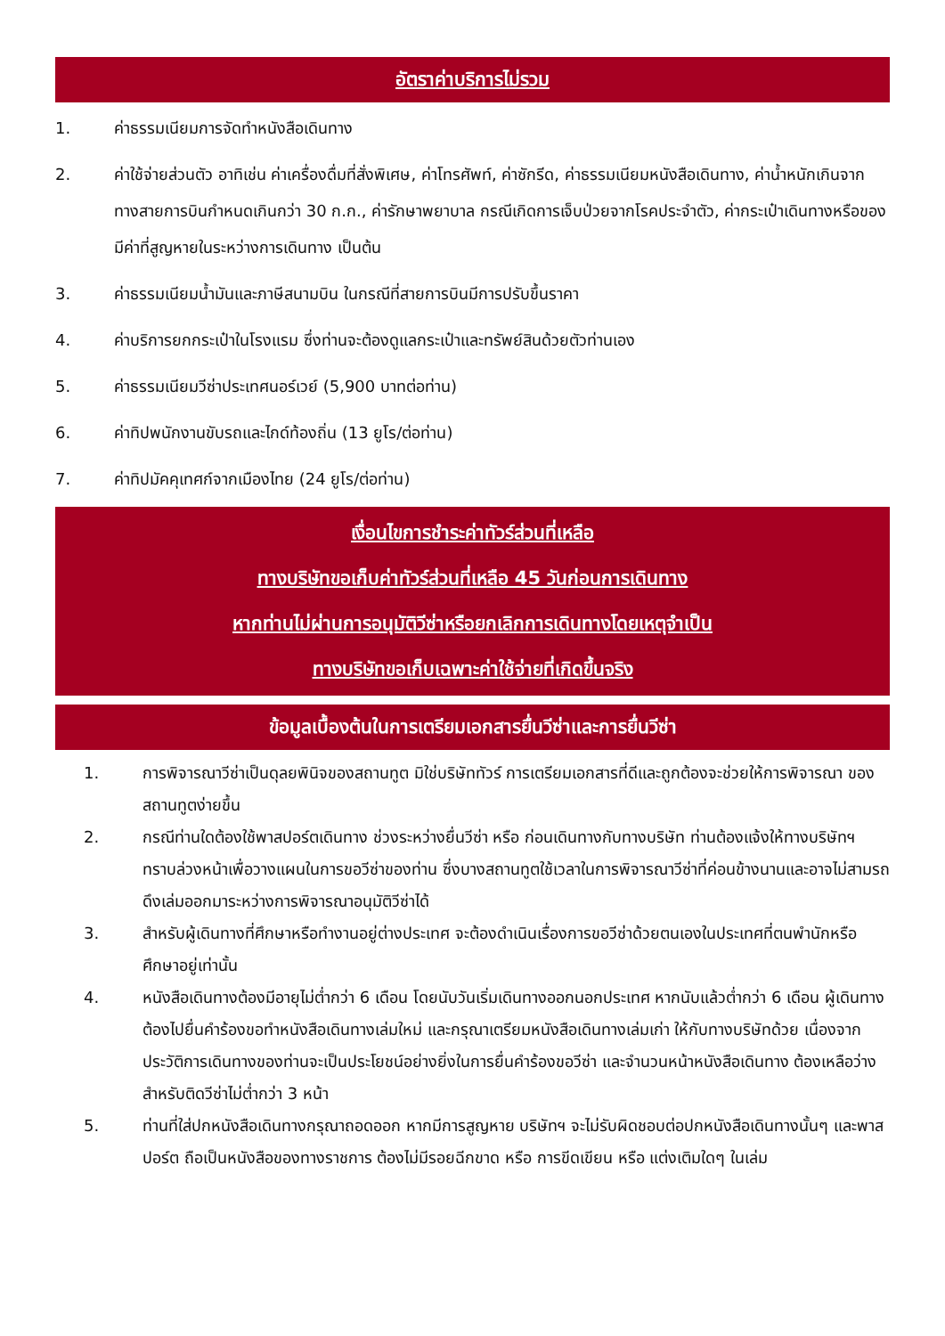อัตราค่าบริการไม่รวม
1. ค่าธรรมเนียมการจัดทำหนังสือเดินทาง
2. ค่าใช้จ่ายส่วนตัว อาทิเช่น ค่าเครื่องดื่มที่สั่งพิเศษ, ค่าโทรศัพท์, ค่าซักรีด, ค่าธรรมเนียมหนังสือเดินทาง, ค่าน้ำหนักเกินจากทางสายการบินกำหนดเกินกว่า 30 ก.ก., ค่ารักษาพยาบาล กรณีเกิดการเจ็บป่วยจากโรคประจำตัว, ค่ากระเป๋าเดินทางหรือของมีค่าที่สูญหายในระหว่างการเดินทาง เป็นต้น
3. ค่าธรรมเนียมน้ำมันและภาษีสนามบิน ในกรณีที่สายการบินมีการปรับขึ้นราคา
4. ค่าบริการยกกระเป๋าในโรงแรม ซึ่งท่านจะต้องดูแลกระเป๋าและทรัพย์สินด้วยตัวท่านเอง
5. ค่าธรรมเนียมวีซ่าประเทศนอร์เวย์ (5,900 บาทต่อท่าน)
6. ค่าทิปพนักงานขับรถและไกด์ท้องถิ่น (13 ยูโร/ต่อท่าน)
7. ค่าทิปมัคคุเทศก์จากเมืองไทย (24 ยูโร/ต่อท่าน)
เงื่อนไขการชำระค่าทัวร์ส่วนที่เหลือ
ทางบริษัทขอเก็บค่าทัวร์ส่วนที่เหลือ 45 วันก่อนการเดินทาง
หากท่านไม่ผ่านการอนุมัติวีซ่าหรือยกเลิกการเดินทางโดยเหตุจำเป็น
ทางบริษัทขอเก็บเฉพาะค่าใช้จ่ายที่เกิดขึ้นจริง
ข้อมูลเบื้องต้นในการเตรียมเอกสารยื่นวีซ่าและการยื่นวีซ่า
1. การพิจารณาวีซ่าเป็นดุลยพินิจของสถานทูต มิใช่บริษัททัวร์ การเตรียมเอกสารที่ดีและถูกต้องจะช่วยให้การพิจารณา ของสถานทูตง่ายขึ้น
2. กรณีท่านใดต้องใช้พาสปอร์ตเดินทาง ช่วงระหว่างยื่นวีซ่า หรือ ก่อนเดินทางกับทางบริษัท ท่านต้องแจ้งให้ทางบริษัทฯ ทราบล่วงหน้าเพื่อวางแผนในการขอวีซ่าของท่าน ซึ่งบางสถานทูตใช้เวลาในการพิจารณาวีซ่าที่ค่อนข้างนานและอาจไม่สามรถดึงเล่มออกมาระหว่างการพิจารณาอนุมัติวีซ่าได้
3. สำหรับผู้เดินทางที่ศึกษาหรือทำงานอยู่ต่างประเทศ จะต้องดำเนินเรื่องการขอวีซ่าด้วยตนเองในประเทศที่ตนพำนักหรือศึกษาอยู่เท่านั้น
4. หนังสือเดินทางต้องมีอายุไม่ต่ำกว่า 6 เดือน โดยนับวันเริ่มเดินทางออกนอกประเทศ หากนับแล้วต่ำกว่า 6 เดือน ผู้เดินทางต้องไปยื่นคำร้องขอทำหนังสือเดินทางเล่มใหม่ และกรุณาเตรียมหนังสือเดินทางเล่มเก่า ให้กับทางบริษัทด้วย เนื่องจากประวัติการเดินทางของท่านจะเป็นประโยชน์อย่างยิ่งในการยื่นคำร้องขอวีซ่า และจำนวนหน้าหนังสือเดินทาง ต้องเหลือว่างสำหรับติดวีซ่าไม่ต่ำกว่า 3 หน้า
5. ท่านที่ใส่ปกหนังสือเดินทางกรุณาถอดออก หากมีการสูญหาย บริษัทฯ จะไม่รับผิดชอบต่อปกหนังสือเดินทางนั้นๆ และพาสปอร์ต ถือเป็นหนังสือของทางราชการ ต้องไม่มีรอยฉีกขาด หรือ การขีดเขียน หรือ แต่งเติมใดๆ ในเล่ม